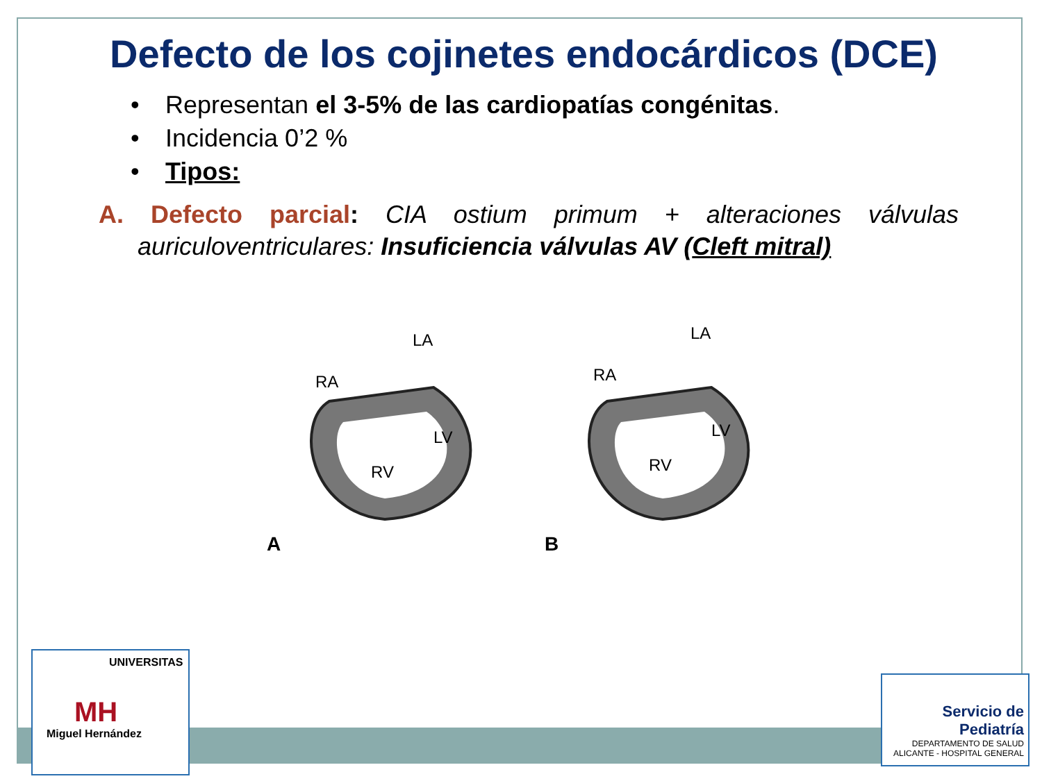Defecto de los cojinetes endocárdicos (DCE)
• Representan el 3-5% de las cardiopatías congénitas.
• Incidencia 0’2 %
• Tipos:
A. Defecto parcial: CIA ostium primum + alteraciones válvulas auriculoventriculares: Insuficiencia válvulas AV (Cleft mitral)
RA
LA
RV
LV
A
RA
LA
RV
LV
B
UNIVERSITAS
MH
Miguel Hernández
Servicio de
Pediatría
DEPARTAMENTO DE SALUD
ALICANTE - HOSPITAL GENERAL